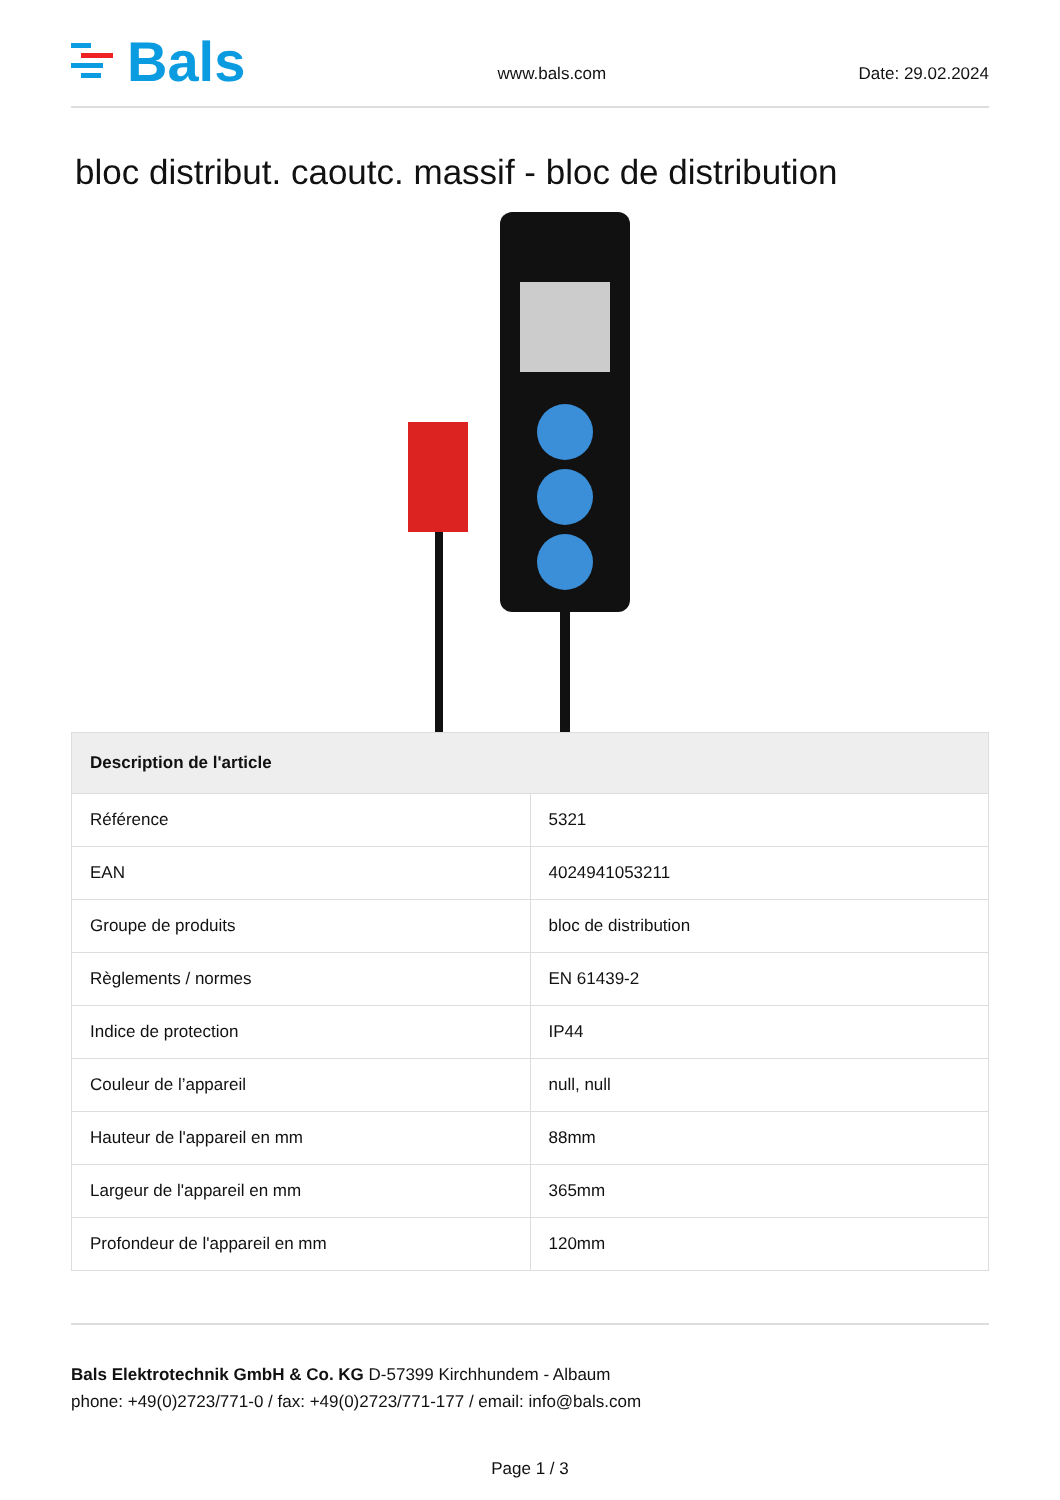Bals
www.bals.com Date: 29.02.2024
bloc distribut. caoutc. massif - bloc de distribution
| Description de l'article | |
| --- | --- |
| Référence | 5321 |
| EAN | 4024941053211 |
| Groupe de produits | bloc de distribution |
| Règlements / normes | EN 61439-2 |
| Indice de protection | IP44 |
| Couleur de l’appareil | null, null |
| Hauteur de l'appareil en mm | 88mm |
| Largeur de l'appareil en mm | 365mm |
| Profondeur de l'appareil en mm | 120mm |
Bals Elektrotechnik GmbH & Co. KG D-57399 Kirchhundem - Albaum
phone: +49(0)2723/771-0 / fax: +49(0)2723/771-177 / email: info@bals.com
Page 1 / 3